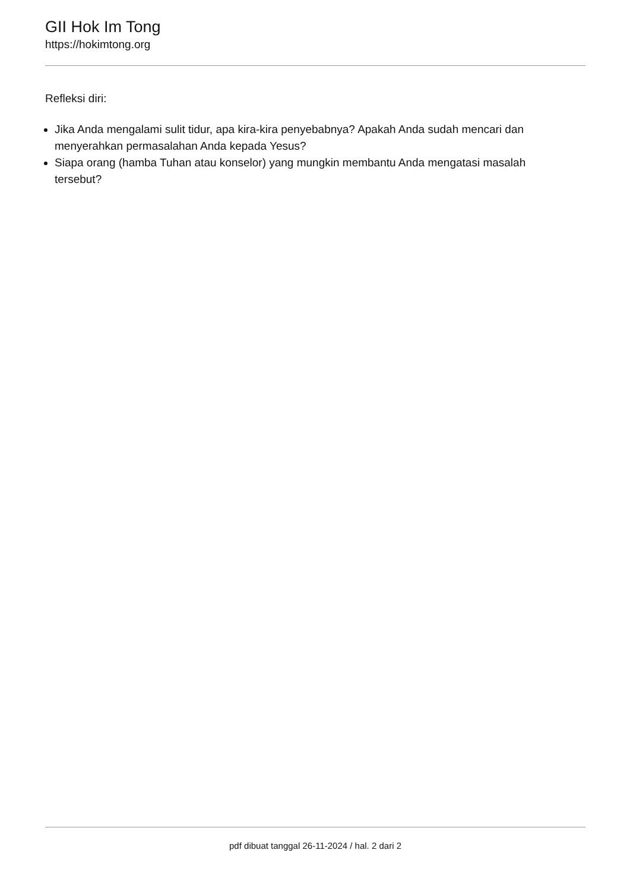GII Hok Im Tong
https://hokimtong.org
Refleksi diri:
Jika Anda mengalami sulit tidur, apa kira-kira penyebabnya? Apakah Anda sudah mencari dan menyerahkan permasalahan Anda kepada Yesus?
Siapa orang (hamba Tuhan atau konselor) yang mungkin membantu Anda mengatasi masalah tersebut?
pdf dibuat tanggal 26-11-2024 / hal. 2 dari 2